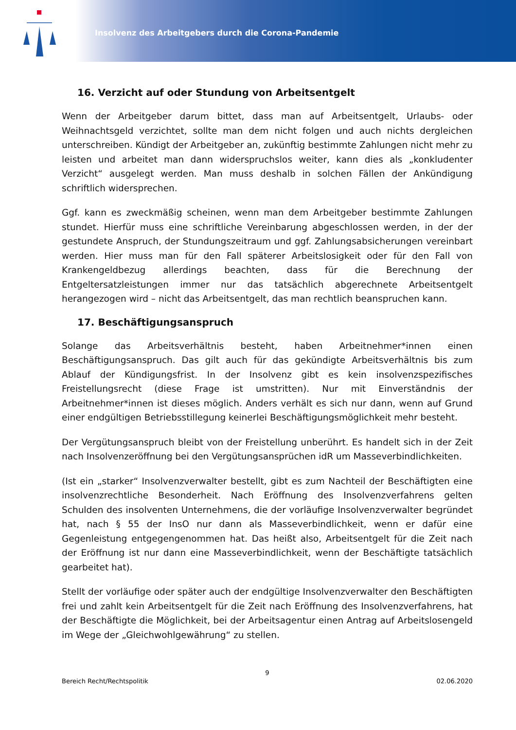Insolvenz des Arbeitgebers durch die Corona-Pandemie
16. Verzicht auf oder Stundung von Arbeitsentgelt
Wenn der Arbeitgeber darum bittet, dass man auf Arbeitsentgelt, Urlaubs- oder Weihnachtsgeld verzichtet, sollte man dem nicht folgen und auch nichts dergleichen unterschreiben. Kündigt der Arbeitgeber an, zukünftig bestimmte Zahlungen nicht mehr zu leisten und arbeitet man dann widerspruchslos weiter, kann dies als „konkludenter Verzicht“ ausgelegt werden. Man muss deshalb in solchen Fällen der Ankündigung schriftlich widersprechen.
Ggf. kann es zweckmäßig scheinen, wenn man dem Arbeitgeber bestimmte Zahlungen stundet. Hierfür muss eine schriftliche Vereinbarung abgeschlossen werden, in der der gestundete Anspruch, der Stundungszeitraum und ggf. Zahlungsabsicherungen vereinbart werden. Hier muss man für den Fall späterer Arbeitslosigkeit oder für den Fall von Krankengeldbezug allerdings beachten, dass für die Berechnung der Entgeltersatzleistungen immer nur das tatsächlich abgerechnete Arbeitsentgelt herangezogen wird – nicht das Arbeitsentgelt, das man rechtlich beanspruchen kann.
17. Beschäftigungsanspruch
Solange das Arbeitsverhältnis besteht, haben Arbeitnehmer*innen einen Beschäftigungsanspruch. Das gilt auch für das gekündigte Arbeitsverhältnis bis zum Ablauf der Kündigungsfrist. In der Insolvenz gibt es kein insolvenzspezifisches Freistellungsrecht (diese Frage ist umstritten). Nur mit Einverständnis der Arbeitnehmer*innen ist dieses möglich. Anders verhält es sich nur dann, wenn auf Grund einer endgültigen Betriebsstillegung keinerlei Beschäftigungsmöglichkeit mehr besteht.
Der Vergütungsanspruch bleibt von der Freistellung unberührt. Es handelt sich in der Zeit nach Insolvenzeröffnung bei den Vergütungsansprüchen idR um Masseverbindlichkeiten.
(Ist ein „starker“ Insolvenzverwalter bestellt, gibt es zum Nachteil der Beschäftigten eine insolvenzrechtliche Besonderheit. Nach Eröffnung des Insolvenzverfahrens gelten Schulden des insolventen Unternehmens, die der vorläufige Insolvenzverwalter begründet hat, nach § 55 der InsO nur dann als Masseverbindlichkeit, wenn er dafür eine Gegenleistung entgegengenommen hat. Das heißt also, Arbeitsentgelt für die Zeit nach der Eröffnung ist nur dann eine Masseverbindlichkeit, wenn der Beschäftigte tatsächlich gearbeitet hat).
Stellt der vorläufige oder später auch der endgültige Insolvenzverwalter den Beschäftigten frei und zahlt kein Arbeitsentgelt für die Zeit nach Eröffnung des Insolvenzverfahrens, hat der Beschäftigte die Möglichkeit, bei der Arbeitsagentur einen Antrag auf Arbeitslosengeld im Wege der „Gleichwohlgewährung“ zu stellen.
9
Bereich Recht/Rechtspolitik 02.06.2020